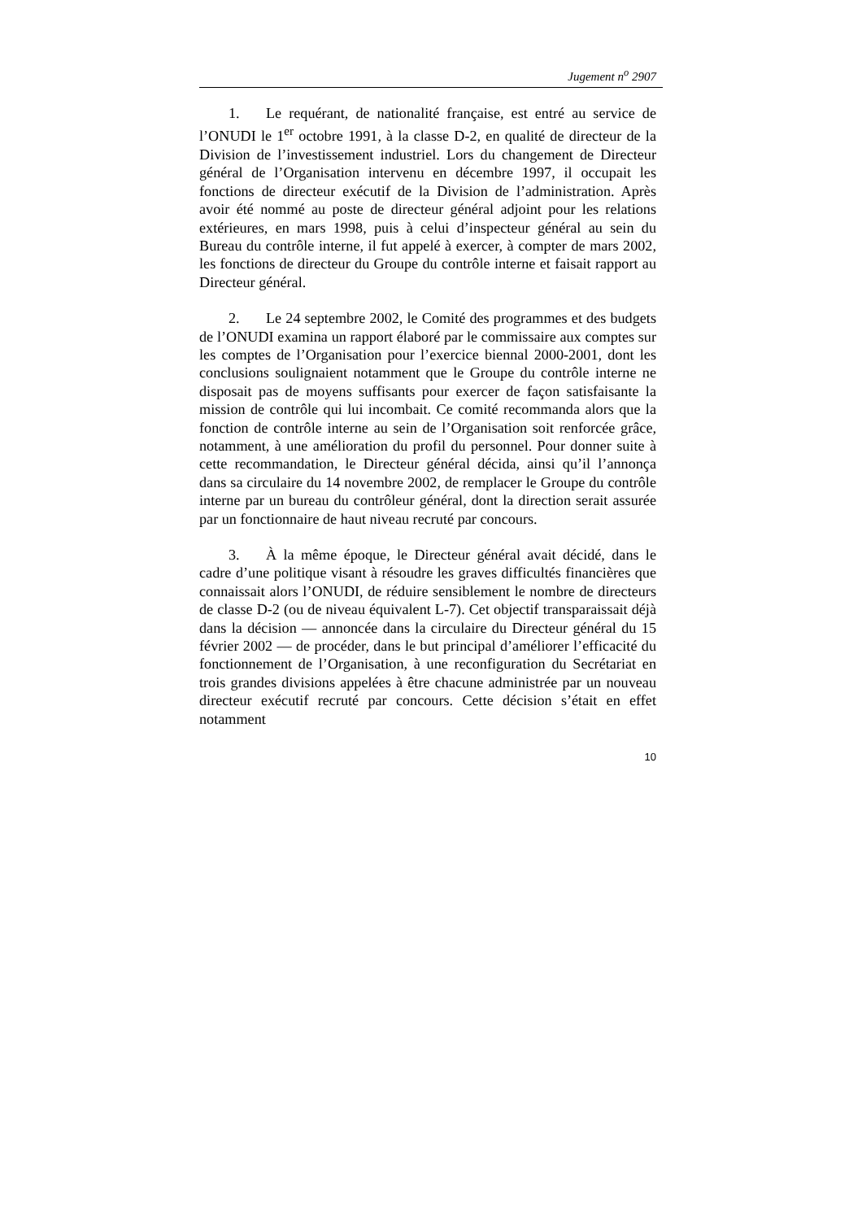Jugement n<sup>o</sup> 2907
1. Le requérant, de nationalité française, est entré au service de l’ONUDI le 1<sup>er</sup> octobre 1991, à la classe D-2, en qualité de directeur de la Division de l’investissement industriel. Lors du changement de Directeur général de l’Organisation intervenu en décembre 1997, il occupait les fonctions de directeur exécutif de la Division de l’administration. Après avoir été nommé au poste de directeur général adjoint pour les relations extérieures, en mars 1998, puis à celui d’inspecteur général au sein du Bureau du contrôle interne, il fut appelé à exercer, à compter de mars 2002, les fonctions de directeur du Groupe du contrôle interne et faisait rapport au Directeur général.
2. Le 24 septembre 2002, le Comité des programmes et des budgets de l’ONUDI examina un rapport élaboré par le commissaire aux comptes sur les comptes de l’Organisation pour l’exercice biennal 2000-2001, dont les conclusions soulignaient notamment que le Groupe du contrôle interne ne disposait pas de moyens suffisants pour exercer de façon satisfaisante la mission de contrôle qui lui incombait. Ce comité recommanda alors que la fonction de contrôle interne au sein de l’Organisation soit renforcée grâce, notamment, à une amélioration du profil du personnel. Pour donner suite à cette recommandation, le Directeur général décida, ainsi qu’il l’annonça dans sa circulaire du 14 novembre 2002, de remplacer le Groupe du contrôle interne par un bureau du contrôleur général, dont la direction serait assurée par un fonctionnaire de haut niveau recruté par concours.
3. À la même époque, le Directeur général avait décidé, dans le cadre d’une politique visant à résoudre les graves difficultés financières que connaissait alors l’ONUDI, de réduire sensiblement le nombre de directeurs de classe D-2 (ou de niveau équivalent L-7). Cet objectif transparaissait déjà dans la décision — annoncée dans la circulaire du Directeur général du 15 février 2002 — de procéder, dans le but principal d’améliorer l’efficacité du fonctionnement de l’Organisation, à une reconfiguration du Secrétariat en trois grandes divisions appelées à être chacune administrée par un nouveau directeur exécutif recruté par concours. Cette décision s’était en effet notamment
10